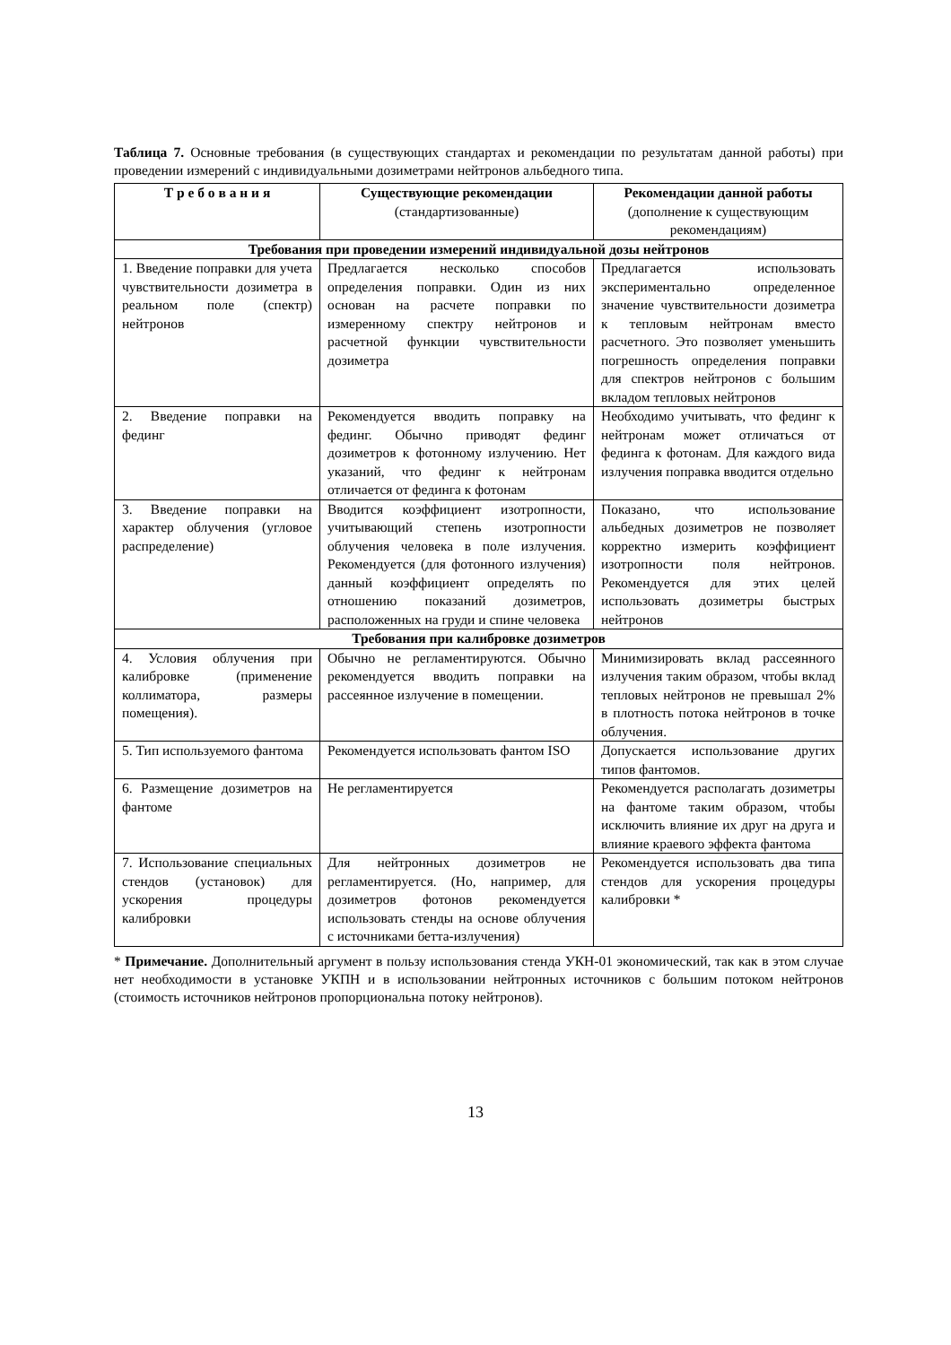Таблица 7. Основные требования (в существующих стандартах и рекомендации по результатам данной работы) при проведении измерений с индивидуальными дозиметрами нейтронов альбедного типа.
| Т р е б о в а н и я | Существующие рекомендации (стандартизованные) | Рекомендации данной работы (дополнение к существующим рекомендациям) |
| --- | --- | --- |
| Требования при проведении измерений индивидуальной дозы нейтронов | | |
| 1. Введение поправки для учета чувствительности дозиметра в реальном поле (спектр) нейтронов | Предлагается несколько способов определения поправки. Один из них основан на расчете поправки по измеренному спектру нейтронов и расчетной функции чувствительности дозиметра | Предлагается использовать экспериментально определенное значение чувствительности дозиметра к тепловым нейтронам вместо расчетного. Это позволяет уменьшить погрешность определения поправки для спектров нейтронов с большим вкладом тепловых нейтронов |
| 2. Введение поправки на фединг | Рекомендуется вводить поправку на фединг. Обычно приводят фединг дозиметров к фотонному излучению. Нет указаний, что фединг к нейтронам отличается от фединга к фотонам | Необходимо учитывать, что фединг к нейтронам может отличаться от фединга к фотонам. Для каждого вида излучения поправка вводится отдельно |
| 3. Введение поправки на характер облучения (угловое распределение) | Вводится коэффициент изотропности, учитывающий степень изотропности облучения человека в поле излучения. Рекомендуется (для фотонного излучения) данный коэффициент определять по отношению показаний дозиметров, расположенных на груди и спине человека | Показано, что использование альбедных дозиметров не позволяет корректно измерить коэффициент изотропности поля нейтронов. Рекомендуется для этих целей использовать дозиметры быстрых нейтронов |
| Требования при калибровке дозиметров | | |
| 4. Условия облучения при калибровке (применение коллиматора, размеры помещения). | Обычно не регламентируются. Обычно рекомендуется вводить поправки на рассеянное излучение в помещении. | Минимизировать вклад рассеянного излучения таким образом, чтобы вклад тепловых нейтронов не превышал 2% в плотность потока нейтронов в точке облучения. |
| 5. Тип используемого фантома | Рекомендуется использовать фантом ISO | Допускается использование других типов фантомов. |
| 6. Размещение дозиметров на фантоме | Не регламентируется | Рекомендуется располагать дозиметры на фантоме таким образом, чтобы исключить влияние их друг на друга и влияние краевого эффекта фантома |
| 7. Использование специальных стендов (установок) для ускорения процедуры калибровки | Для нейтронных дозиметров не регламентируется. (Но, например, для дозиметров фотонов рекомендуется использовать стенды на основе облучения с источниками бетта-излучения) | Рекомендуется использовать два типа стендов для ускорения процедуры калибровки * |
* Примечание. Дополнительный аргумент в пользу использования стенда УКН-01 экономический, так как в этом случае нет необходимости в установке УКПН и в использовании нейтронных источников с большим потоком нейтронов (стоимость источников нейтронов пропорциональна потоку нейтронов).
13